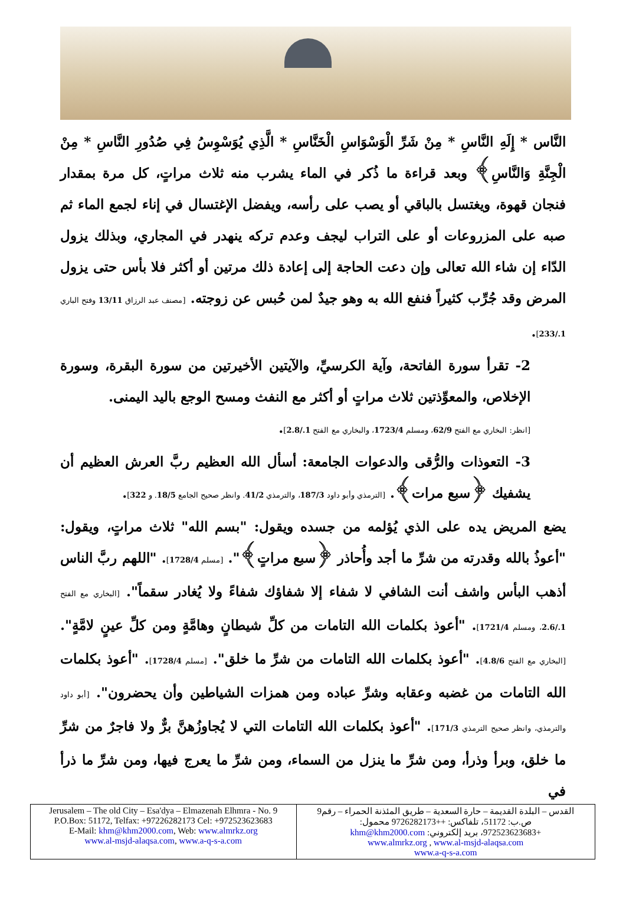النَّاس * إِلَهِ النَّاسِ * مِنْ شَرِّ الْوَسْوَاسِ الْخَنَّاسِ * الَّذِي يُوَسْوِسُ فِي صُدُورِ النَّاسِ * مِنْ الْجِنَّةِ وَالنَّاسِ﴾ وبعد قراءة ما ذُكر في الماء يشرب منه ثلاث مراتٍ، كل مرة بمقدار فنجان قهوة، ويغتسل بالباقي أو يصب على رأسه، ويفضل الإغتسال في إناء لجمع الماء ثم صبه على المزروعات أو على التراب ليجف وعدم تركه ينهدر في المجاري، وبذلك يزول الدّاء إن شاء الله تعالى وإن دعت الحاجة إلى إعادة ذلك مرتين أو أكثر فلا بأس حتى يزول المرض وقد جُرِّب كثيراً فنفع الله به وهو جيدٌ لمن حُبس عن زوجته. [مصنف عبد الرزاق 13/11 وفتح الباري 1./233].
2- تقرأ سورة الفاتحة، وآية الكرسيِّ، والآيتين الأخيرتين من سورة البقرة، وسورة الإخلاص، والمعوِّذتين ثلاث مراتٍ أو أكثر مع النفث ومسح الوجع باليد اليمنى.
[انظر: البخاري مع الفتح 62/9، ومسلم 1723/4، والبخاري مع الفتح 1./2.8].
3- التعوذات والرُّقى والدعوات الجامعة: أسأل الله العظيم ربَّ العرش العظيم أن يشفيك ﴿سبع مرات﴾. [الترمذي وأبو داود 187/3، والترمذي 41/2. وانظر صحيح الجامع 18/5. و 322].
يضع المريض يده على الذي يُؤلمه من جسده ويقول: "بسم الله" ثلاث مراتٍ، ويقول: "أعوذُ بالله وقدرته من شرِّ ما أجد وأُحاذر ﴿سبع مراتٍ﴾". [مسلم 1728/4]. "اللهم ربَّ الناس أذهب البأس واشف أنت الشافي لا شفاء إلا شفاؤك شفاءً ولا يُغادر سقماً". [البخاري مع الفتح 1./2.6، ومسلم 1721/4]. "أعوذ بكلمات الله التامات من كلِّ شيطانٍ وهامَّةٍ ومن كلِّ عينٍ لامَّةٍ". [البخاري مع الفتح 4.8/6]. "أعوذ بكلمات الله التامات من شرِّ ما خلق". [مسلم 1728/4]. "أعوذ بكلمات الله التامات من غضبه وعقابه وشرِّ عباده ومن همزات الشياطين وأن يحضرون". [أبو داود والترمذي، وانظر صحيح الترمذي 171/3]. "أعوذ بكلمات الله التامات التي لا يُجاوزُهنَّ برٌّ ولا فاجرٌ من شرِّ ما خلق، وبرأ وذرأ، ومن شرِّ ما ينزل من السماء، ومن شرِّ ما يعرج فيها، ومن شرِّ ما ذرأ في
| Jerusalem – The old City – Esa'dya – Elmazenah Elhmra - No. 9 P.O.Box: 51172, Telfax: +97226282173 Cel: +972523623683 E-Mail: khm@khm2000.com , Web: www.almrkz.org www.al-msjd-alaqsa.com , www.a-q-s-a.com | القدس – البلدة القديمة – حارة السعدية – طريق المئذنة الحمراء – رقم9 ص.ب: 51172، تلفاكس: ++9726282173 محمول: +972523623683، بريد إلكتروني: khm@khm2000.com www.almrkz.org , www.al-msjd-alaqsa.com www.a-q-s-a.com |